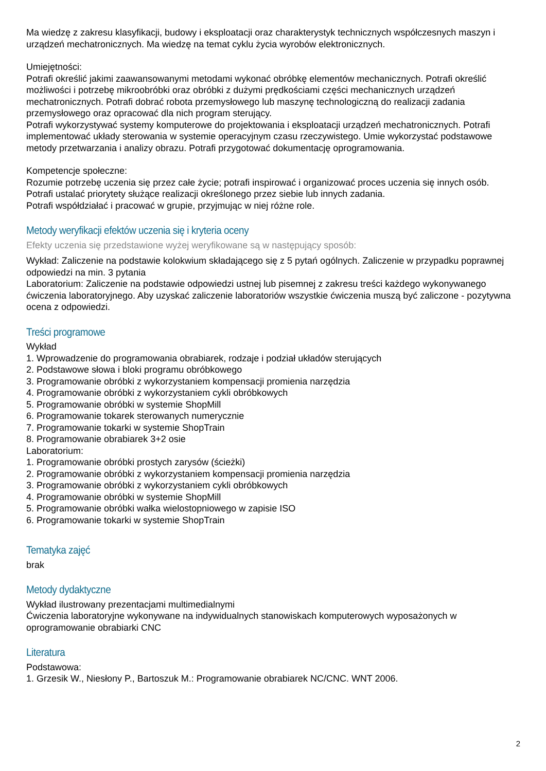Ma wiedzę z zakresu klasyfikacji, budowy i eksploatacji oraz charakterystyk technicznych współczesnych maszyn i urządzeń mechatronicznych. Ma wiedzę na temat cyklu życia wyrobów elektronicznych.
Umiejętności:
Potrafi określić jakimi zaawansowanymi metodami wykonać obróbkę elementów mechanicznych. Potrafi określić możliwości i potrzebę mikroobróbki oraz obróbki z dużymi prędkościami części mechanicznych urządzeń mechatronicznych. Potrafi dobrać robota przemysłowego lub maszynę technologiczną do realizacji zadania przemysłowego oraz opracować dla nich program sterujący.
Potrafi wykorzystywać systemy komputerowe do projektowania i eksploatacji urządzeń mechatronicznych. Potrafi implementować układy sterowania w systemie operacyjnym czasu rzeczywistego. Umie wykorzystać podstawowe metody przetwarzania i analizy obrazu. Potrafi przygotować dokumentację oprogramowania.
Kompetencje społeczne:
Rozumie potrzebę uczenia się przez całe życie; potrafi inspirować i organizować proces uczenia się innych osób.
Potrafi ustalać priorytety służące realizacji określonego przez siebie lub innych zadania.
Potrafi współdziałać i pracować w grupie, przyjmując w niej różne role.
Metody weryfikacji efektów uczenia się i kryteria oceny
Efekty uczenia się przedstawione wyżej weryfikowane są w następujący sposób:
Wykład: Zaliczenie na podstawie kolokwium składającego się z 5 pytań ogólnych. Zaliczenie w przypadku poprawnej odpowiedzi na min. 3 pytania
Laboratorium: Zaliczenie na podstawie odpowiedzi ustnej lub pisemnej z zakresu treści każdego wykonywanego ćwiczenia laboratoryjnego. Aby uzyskać zaliczenie laboratoriów wszystkie ćwiczenia muszą być zaliczone - pozytywna ocena z odpowiedzi.
Treści programowe
Wykład
1. Wprowadzenie do programowania obrabiarek, rodzaje i podział układów sterujących
2. Podstawowe słowa i bloki programu obróbkowego
3. Programowanie obróbki z wykorzystaniem kompensacji promienia narzędzia
4. Programowanie obróbki z wykorzystaniem cykli obróbkowych
5. Programowanie obróbki w systemie ShopMill
6. Programowanie tokarek sterowanych numerycznie
7. Programowanie tokarki w systemie ShopTrain
8. Programowanie obrabiarek 3+2 osie
Laboratorium:
1. Programowanie obróbki prostych zarysów (ścieżki)
2. Programowanie obróbki z wykorzystaniem kompensacji promienia narzędzia
3. Programowanie obróbki z wykorzystaniem cykli obróbkowych
4. Programowanie obróbki w systemie ShopMill
5. Programowanie obróbki wałka wielostopniowego w zapisie ISO
6. Programowanie tokarki w systemie ShopTrain
Tematyka zajęć
brak
Metody dydaktyczne
Wykład ilustrowany prezentacjami multimedialnymi
Ćwiczenia laboratoryjne wykonywane na indywidualnych stanowiskach komputerowych wyposażonych w oprogramowanie obrabiarki CNC
Literatura
Podstawowa:
1. Grzesik W., Niesłony P., Bartoszuk M.: Programowanie obrabiarek NC/CNC. WNT 2006.
2